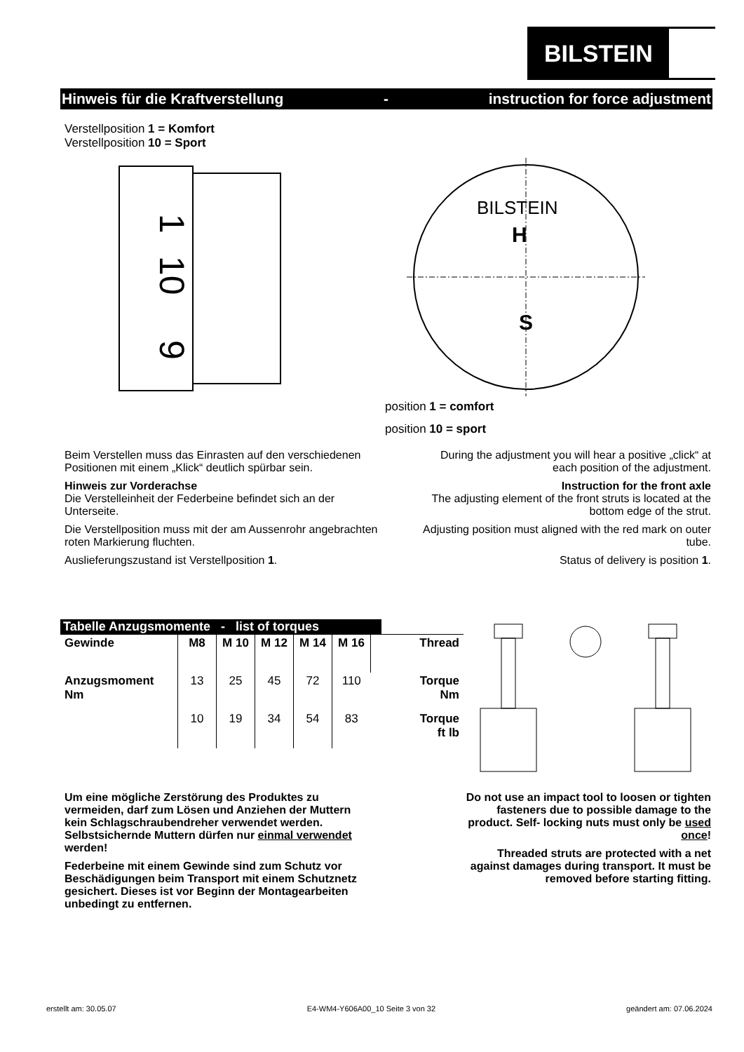BILSTEIN
Hinweis für die Kraftverstellung - instruction for force adjustment
Verstellposition 1 = Komfort
Verstellposition 10 = Sport
1
10
9
H
S
BILSTEIN
position 1 = comfort
position 10 = sport
Beim Verstellen muss das Einrasten auf den verschiedenen Positionen mit einem „Klick“ deutlich spürbar sein.
Hinweis zur Vorderachse
Die Verstelleinheit der Federbeine befindet sich an der Unterseite.
Die Verstellposition muss mit der am Aussenrohr angebrachten roten Markierung fluchten.
Auslieferungszustand ist Verstellposition 1.
During the adjustment you will hear a positive „click“ at each position of the adjustment.
Instruction for the front axle
The adjusting element of the front struts is located at the bottom edge of the strut.
Adjusting position must aligned with the red mark on outer tube.
Status of delivery is position 1.
Tabelle Anzugsmomente - list of torques
| Gewinde | M8 | M 10 | M 12 | M 14 | M 16 | Thread |
| --- | --- | --- | --- | --- | --- | --- |
| Anzugsmoment Nm | 13 | 25 | 45 | 72 | 110 | Torque Nm |
| | 10 | 19 | 34 | 54 | 83 | Torque ft lb |
Um eine mögliche Zerstörung des Produktes zu vermeiden, darf zum Lösen und Anziehen der Muttern kein Schlagschraubendreher verwendet werden. Selbstsichernde Muttern dürfen nur einmal verwendet werden!
Federbeine mit einem Gewinde sind zum Schutz vor Beschädigungen beim Transport mit einem Schutznetz gesichert. Dieses ist vor Beginn der Montagearbeiten unbedingt zu entfernen.
Do not use an impact tool to loosen or tighten fasteners due to possible damage to the product. Self- locking nuts must only be used once!
Threaded struts are protected with a net against damages during transport. It must be removed before starting fitting.
erstellt am: 30.05.07 E4-WM4-Y606A00_10 Seite 3 von 32 geändert am: 07.06.2024